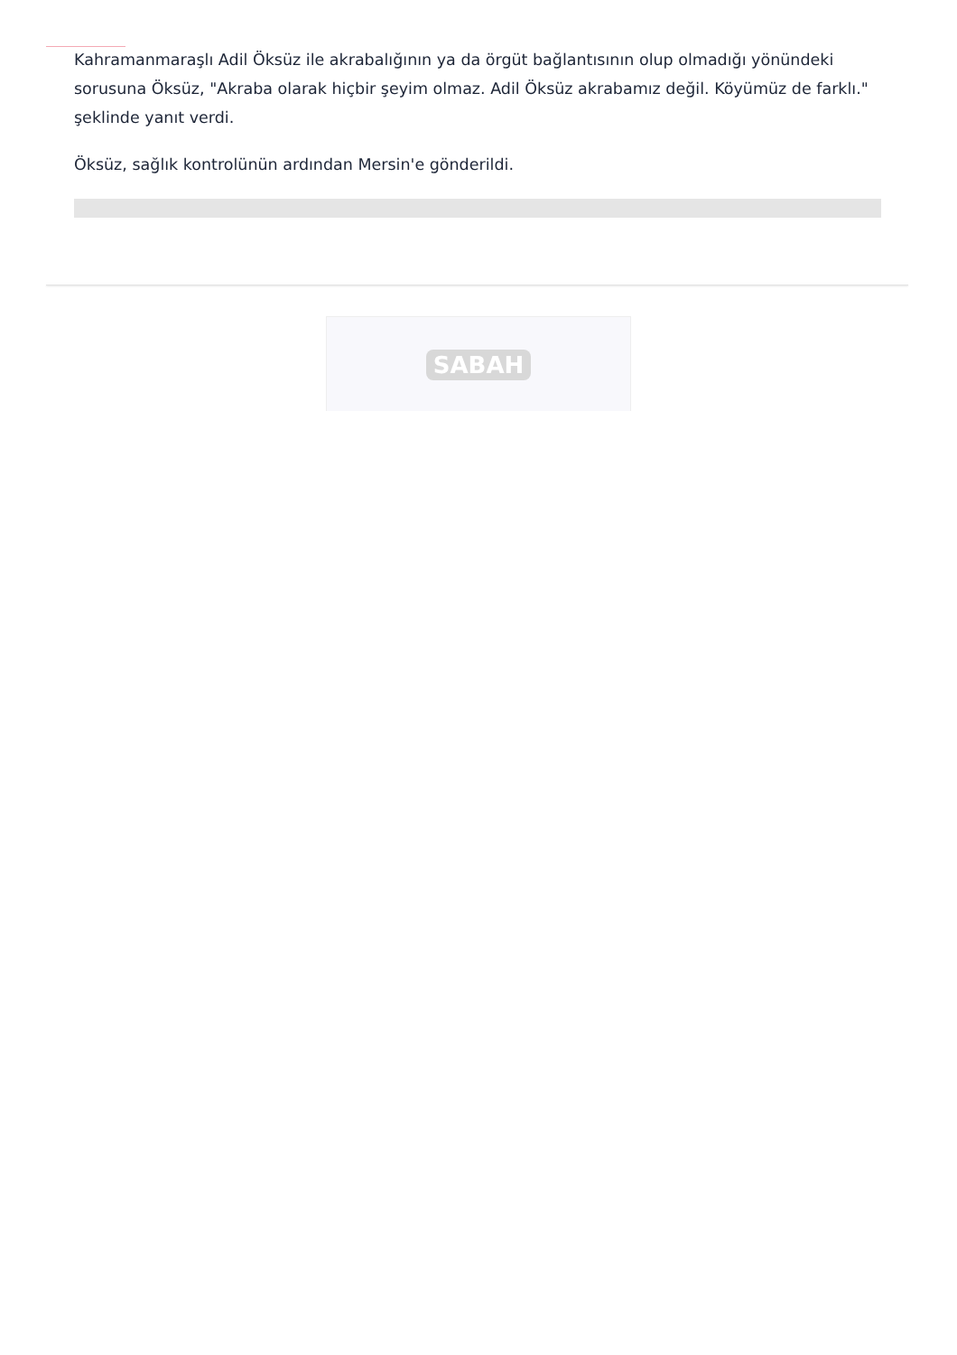Kahramanmaraşlı Adil Öksüz ile akrabalığının ya da örgüt bağlantısının olup olmadığı yönündeki sorusuna Öksüz, "Akraba olarak hiçbir şeyim olmaz. Adil Öksüz akrabamız değil. Köyümüz de farklı." şeklinde yanıt verdi.
Öksüz, sağlık kontrolünün ardından Mersin'e gönderildi.
SABAH